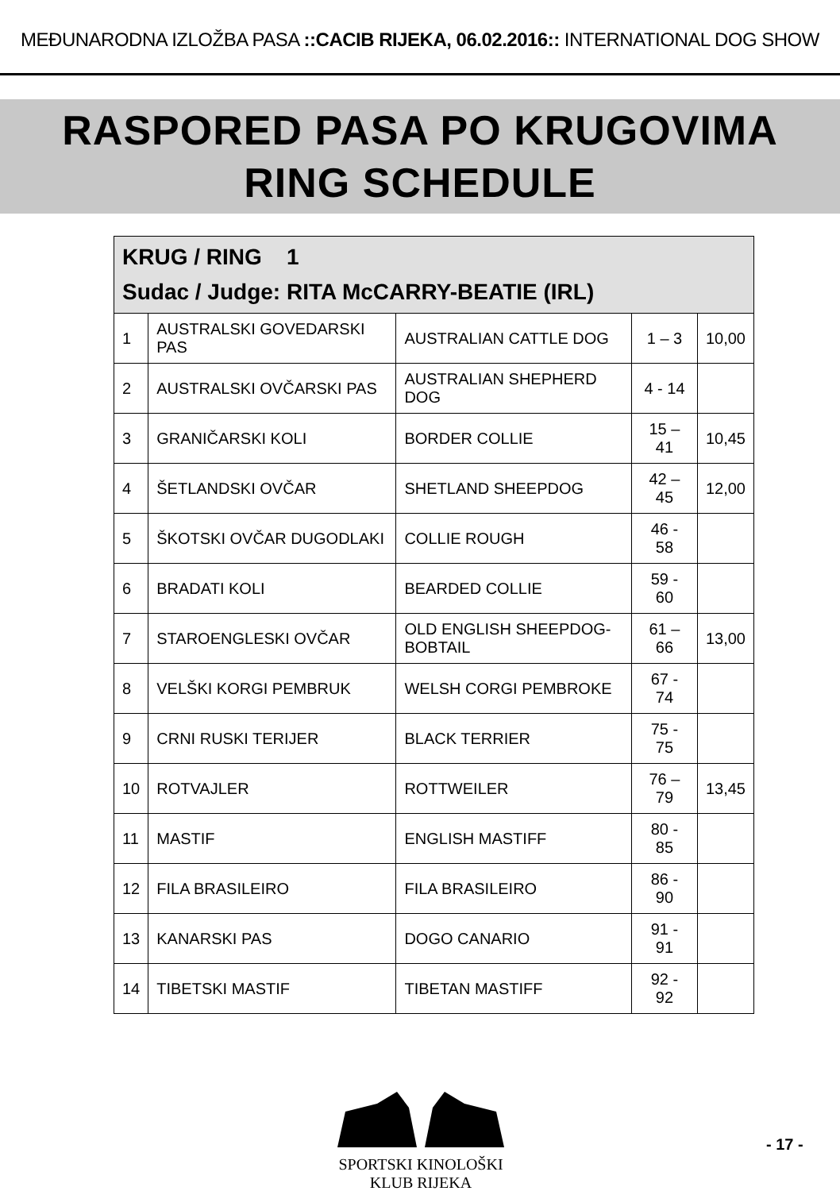MEĐUNARODNA IZLOŽBA PASA ::CACIB RIJEKA, 06.02.2016:: INTERNATIONAL DOG SHOW
RASPORED PASA PO KRUGOVIMA
RING SCHEDULE
| KRUG / RING 1 Sudac / Judge: RITA McCARRY-BEATIE (IRL) | | | | |
| --- | --- | --- | --- | --- |
| 1 | AUSTRALSKI GOVEDARSKI PAS | AUSTRALIAN CATTLE DOG | 1 – 3 | 10,00 |
| 2 | AUSTRALSKI OVČARSKI PAS | AUSTRALIAN SHEPHERD DOG | 4 - 14 | |
| 3 | GRANIČARSKI KOLI | BORDER COLLIE | 15 – 41 | 10,45 |
| 4 | ŠETLANDSKI OVČAR | SHETLAND SHEEPDOG | 42 – 45 | 12,00 |
| 5 | ŠKOTSKI OVČAR DUGODLAKI | COLLIE ROUGH | 46 - 58 | |
| 6 | BRADATI KOLI | BEARDED COLLIE | 59 - 60 | |
| 7 | STAROENGLESKI OVČAR | OLD ENGLISH SHEEPDOG- BOBTAIL | 61 – 66 | 13,00 |
| 8 | VELŠKI KORGI PEMBRUK | WELSH CORGI PEMBROKE | 67 - 74 | |
| 9 | CRNI RUSKI TERIJER | BLACK TERRIER | 75 - 75 | |
| 10 | ROTVAJLER | ROTTWEILER | 76 – 79 | 13,45 |
| 11 | MASTIF | ENGLISH MASTIFF | 80 - 85 | |
| 12 | FILA BRASILEIRO | FILA BRASILEIRO | 86 - 90 | |
| 13 | KANARSKI PAS | DOGO CANARIO | 91 - 91 | |
| 14 | TIBETSKI MASTIF | TIBETAN MASTIFF | 92 - 92 | |
SPORTSKI KINOLOŠKI KLUB RIJEKA
- 17 -